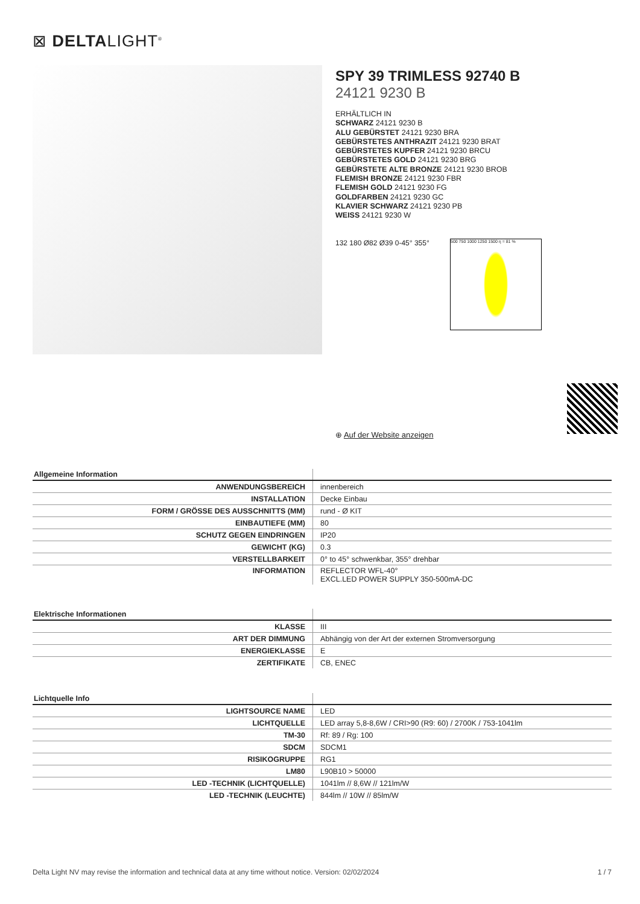⊠ DELTALIGHT<sup>®</sup>
SPY 39 TRIMLESS 92740 B
24121 9230 B
ERHÄLTLICH IN
SCHWARZ 24121 9230 B
ALU GEBÜRSTET 24121 9230 BRA
GEBÜRSTETES ANTHRAZIT 24121 9230 BRAT
GEBÜRSTETES KUPFER 24121 9230 BRCU
GEBÜRSTETES GOLD 24121 9230 BRG
GEBÜRSTETE ALTE BRONZE 24121 9230 BROB
FLEMISH BRONZE 24121 9230 FBR
FLEMISH GOLD 24121 9230 FG
GOLDFARBEN 24121 9230 GC
KLAVIER SCHWARZ 24121 9230 PB
WEISS 24121 9230 W
132 180 Ø82 Ø39 0-45° 355°
500 750 1000 1250 1500 η = 81 %
⊕ Auf der Website anzeigen
| Allgemeine Information | |
| --- | --- |
| ANWENDUNGSBEREICH | innenbereich |
| INSTALLATION | Decke Einbau |
| FORM / GRÖSSE DES AUSSCHNITTS (MM) | rund - Ø KIT |
| EINBAUTIEFE (MM) | 80 |
| SCHUTZ GEGEN EINDRINGEN | IP20 |
| GEWICHT (KG) | 0.3 |
| VERSTELLBARKEIT | 0° to 45° schwenkbar, 355° drehbar |
| INFORMATION | REFLECTOR WFL-40° EXCL.LED POWER SUPPLY 350-500mA-DC |
| Elektrische Informationen | |
| --- | --- |
| KLASSE | III |
| ART DER DIMMUNG | Abhängig von der Art der externen Stromversorgung |
| ENERGIEKLASSE | E |
| ZERTIFIKATE | CB, ENEC |
| Lichtquelle Info | |
| --- | --- |
| LIGHTSOURCE NAME | LED |
| LICHTQUELLE | LED array 5,8-8,6W / CRI>90 (R9: 60) / 2700K / 753-1041lm |
| TM-30 | Rf: 89 / Rg: 100 |
| SDCM | SDCM1 |
| RISIKOGRUPPE | RG1 |
| LM80 | L90B10 > 50000 |
| LED -TECHNIK (LICHTQUELLE) | 1041lm // 8,6W // 121lm/W |
| LED -TECHNIK (LEUCHTE) | 844lm // 10W // 85lm/W |
Delta Light NV may revise the information and technical data at any time without notice. Version: 02/02/2024 1 / 7